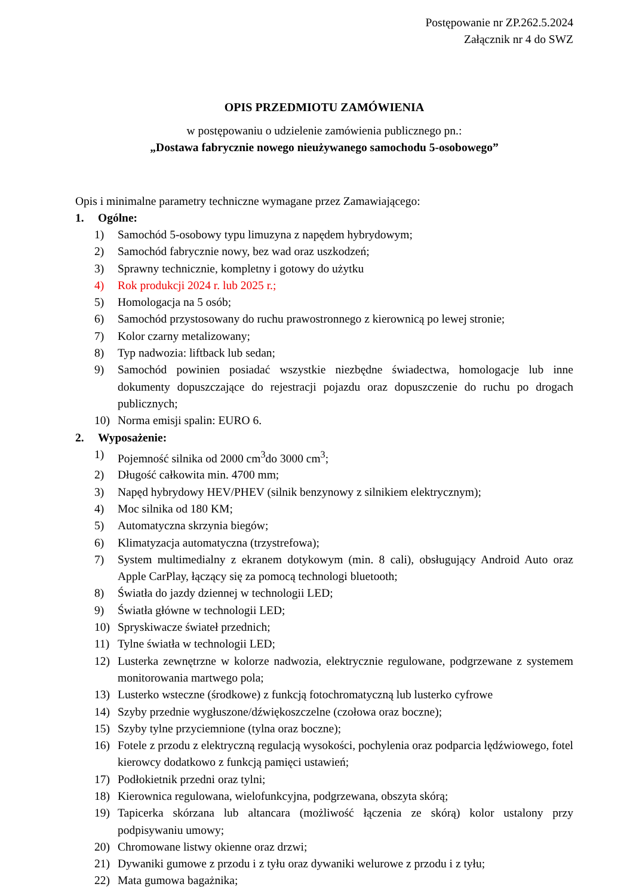Postępowanie nr ZP.262.5.2024
Załącznik nr 4 do SWZ
OPIS PRZEDMIOTU ZAMÓWIENIA
w postępowaniu o udzielenie zamówienia publicznego pn.:
„Dostawa fabrycznie nowego nieużywanego samochodu 5-osobowego”
Opis i minimalne parametry techniczne wymagane przez Zamawiającego:
1. Ogólne:
1) Samochód 5-osobowy typu limuzyna z napędem hybrydowym;
2) Samochód fabrycznie nowy, bez wad oraz uszkodzeń;
3) Sprawny technicznie, kompletny i gotowy do użytku
4) Rok produkcji 2024 r. lub 2025 r.;
5) Homologacja na 5 osób;
6) Samochód przystosowany do ruchu prawostronnego z kierownicą po lewej stronie;
7) Kolor czarny metalizowany;
8) Typ nadwozia: liftback lub sedan;
9) Samochód powinien posiadać wszystkie niezbędne świadectwa, homologacje lub inne dokumenty dopuszczające do rejestracji pojazdu oraz dopuszczenie do ruchu po drogach publicznych;
10) Norma emisji spalin: EURO 6.
2. Wyposażenie:
1) Pojemność silnika od 2000 cm<sup>3</sup>do 3000 cm<sup>3</sup>;
2) Długość całkowita min. 4700 mm;
3) Napęd hybrydowy HEV/PHEV (silnik benzynowy z silnikiem elektrycznym);
4) Moc silnika od 180 KM;
5) Automatyczna skrzynia biegów;
6) Klimatyzacja automatyczna (trzystrefowa);
7) System multimedialny z ekranem dotykowym (min. 8 cali), obsługujący Android Auto oraz Apple CarPlay, łączący się za pomocą technologi bluetooth;
8) Światła do jazdy dziennej w technologii LED;
9) Światła główne w technologii LED;
10) Spryskiwacze świateł przednich;
11) Tylne światła w technologii LED;
12) Lusterka zewnętrzne w kolorze nadwozia, elektrycznie regulowane, podgrzewane z systemem monitorowania martwego pola;
13) Lusterko wsteczne (środkowe) z funkcją fotochromatyczną lub lusterko cyfrowe
14) Szyby przednie wygłuszone/dźwiękoszczelne (czołowa oraz boczne);
15) Szyby tylne przyciemnione (tylna oraz boczne);
16) Fotele z przodu z elektryczną regulacją wysokości, pochylenia oraz podparcia lędźwiowego, fotel kierowcy dodatkowo z funkcją pamięci ustawień;
17) Podłokietnik przedni oraz tylni;
18) Kierownica regulowana, wielofunkcyjna, podgrzewana, obszyta skórą;
19) Tapicerka skórzana lub altancara (możliwość łączenia ze skórą) kolor ustalony przy podpisywaniu umowy;
20) Chromowane listwy okienne oraz drzwi;
21) Dywaniki gumowe z przodu i z tyłu oraz dywaniki welurowe z przodu i z tyłu;
22) Mata gumowa bagażnika;